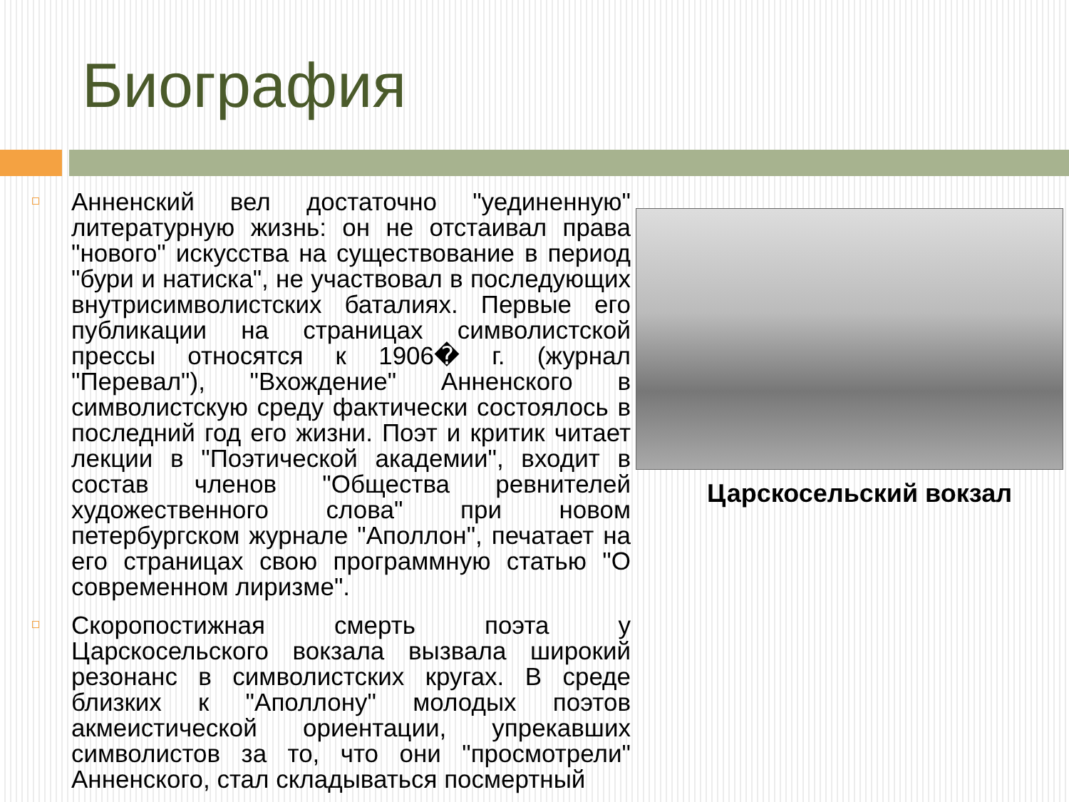Биография
Анненский вел достаточно "уединенную" литературную жизнь: он не отстаивал права "нового" искусства на существование в период "бури и натиска", не участвовал в последующих внутрисимволистских баталиях. Первые его публикации на страницах символистской прессы относятся к 1906� г. (журнал "Перевал"), "Вхождение" Анненского в символистскую среду фактически состоялось в последний год его жизни. Поэт и критик читает лекции в "Поэтической академии", входит в состав членов "Общества ревнителей художественного слова" при новом петербургском журнале "Аполлон", печатает на его страницах свою программную статью "О современном лиризме".
Скоропостижная смерть поэта у Царскосельского вокзала вызвала широкий резонанс в символистских кругах. В среде близких к "Аполлону" молодых поэтов акмеистической ориентации, упрекавших символистов за то, что они "просмотрели" Анненского, стал складываться посмертный
Царскосельский вокзал